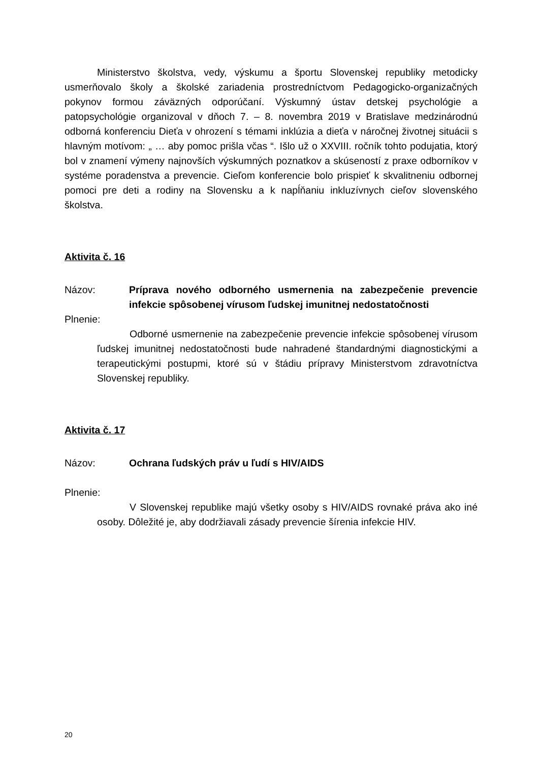Ministerstvo školstva, vedy, výskumu a športu Slovenskej republiky metodicky usmerňovalo školy a školské zariadenia prostredníctvom Pedagogicko-organizačných pokynov formou záväzných odporúčaní. Výskumný ústav detskej psychológie a patopsychológie organizoval v dňoch 7. – 8. novembra 2019 v Bratislave medzinárodnú odborná konferenciu Dieťa v ohrození s témami inklúzia a dieťa v náročnej životnej situácii s hlavným motívom: „ … aby pomoc prišla včas “. Išlo už o XXVIII. ročník tohto podujatia, ktorý bol v znamení výmeny najnovších výskumných poznatkov a skúseností z praxe odborníkov v systéme poradenstva a prevencie. Cieľom konferencie bolo prispieť k skvalitneniu odbornej pomoci pre deti a rodiny na Slovensku a k napĺňaniu inkluzívnych cieľov slovenského školstva.
Aktivita č. 16
Názov: Príprava nového odborného usmernenia na zabezpečenie prevencie infekcie spôsobenej vírusom ľudskej imunitnej nedostatočnosti
Plnenie:
Odborné usmernenie na zabezpečenie prevencie infekcie spôsobenej vírusom ľudskej imunitnej nedostatočnosti bude nahradené štandardnými diagnostickými a terapeutickými postupmi, ktoré sú v štádiu prípravy Ministerstvom zdravotníctva Slovenskej republiky.
Aktivita č. 17
Názov: Ochrana ľudských práv u ľudí s HIV/AIDS
Plnenie:
V Slovenskej republike majú všetky osoby s HIV/AIDS rovnaké práva ako iné osoby. Dôležité je, aby dodržiavali zásady prevencie šírenia infekcie HIV.
20